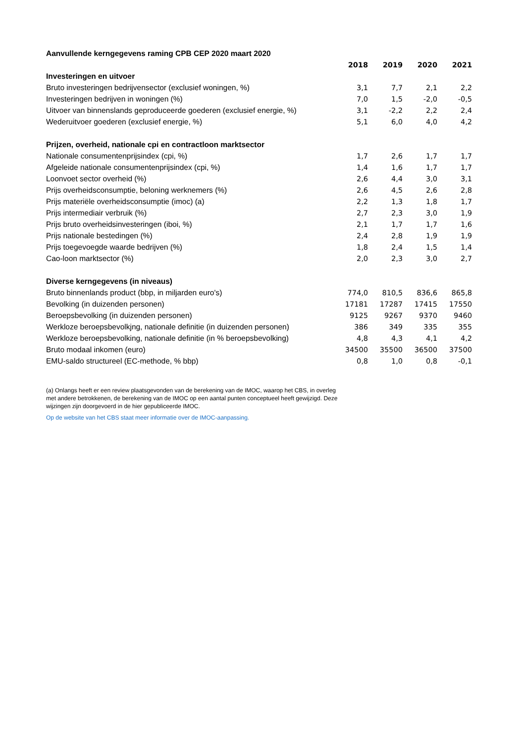| Aanvullende kerngegevens raming CPB CEP 2020 maart 2020 | | | | |
| --- | --- | --- | --- | --- |
| | 2018 | 2019 | 2020 | 2021 |
| Investeringen en uitvoer | | | | |
| Bruto investeringen bedrijvensector (exclusief woningen, %) | 3,1 | 7,7 | 2,1 | 2,2 |
| Investeringen bedrijven in woningen (%) | 7,0 | 1,5 | -2,0 | -0,5 |
| Uitvoer van binnenslands geproduceerde goederen (exclusief energie, %) | 3,1 | -2,2 | 2,2 | 2,4 |
| Wederuitvoer goederen (exclusief energie, %) | 5,1 | 6,0 | 4,0 | 4,2 |
| Prijzen, overheid, nationale cpi en contractloon marktsector | | | | |
| Nationale consumentenprijsindex (cpi, %) | 1,7 | 2,6 | 1,7 | 1,7 |
| Afgeleide nationale consumentenprijsindex (cpi, %) | 1,4 | 1,6 | 1,7 | 1,7 |
| Loonvoet sector overheid (%) | 2,6 | 4,4 | 3,0 | 3,1 |
| Prijs overheidsconsumptie, beloning werknemers (%) | 2,6 | 4,5 | 2,6 | 2,8 |
| Prijs materiële overheidsconsumptie (imoc) (a) | 2,2 | 1,3 | 1,8 | 1,7 |
| Prijs intermediair verbruik (%) | 2,7 | 2,3 | 3,0 | 1,9 |
| Prijs bruto overheidsinvesteringen (iboi, %) | 2,1 | 1,7 | 1,7 | 1,6 |
| Prijs nationale bestedingen (%) | 2,4 | 2,8 | 1,9 | 1,9 |
| Prijs toegevoegde waarde bedrijven (%) | 1,8 | 2,4 | 1,5 | 1,4 |
| Cao-loon marktsector (%) | 2,0 | 2,3 | 3,0 | 2,7 |
| Diverse kerngegevens (in niveaus) | | | | |
| Bruto binnenlands product (bbp, in miljarden euro's) | 774,0 | 810,5 | 836,6 | 865,8 |
| Bevolking (in duizenden personen) | 17181 | 17287 | 17415 | 17550 |
| Beroepsbevolking (in duizenden personen) | 9125 | 9267 | 9370 | 9460 |
| Werkloze beroepsbevolkjng, nationale definitie (in duizenden personen) | 386 | 349 | 335 | 355 |
| Werkloze beroepsbevolking, nationale definitie (in % beroepsbevolking) | 4,8 | 4,3 | 4,1 | 4,2 |
| Bruto modaal inkomen (euro) | 34500 | 35500 | 36500 | 37500 |
| EMU-saldo structureel (EC-methode, % bbp) | 0,8 | 1,0 | 0,8 | -0,1 |
(a) Onlangs heeft er een review plaatsgevonden van de berekening van de IMOC, waarop het CBS, in overleg met andere betrokkenen, de berekening van de IMOC op een aantal punten conceptueel heeft gewijzigd. Deze wijzingen zijn doorgevoerd in de hier gepubliceerde IMOC.
Op de website van het CBS staat meer informatie over de IMOC-aanpassing.